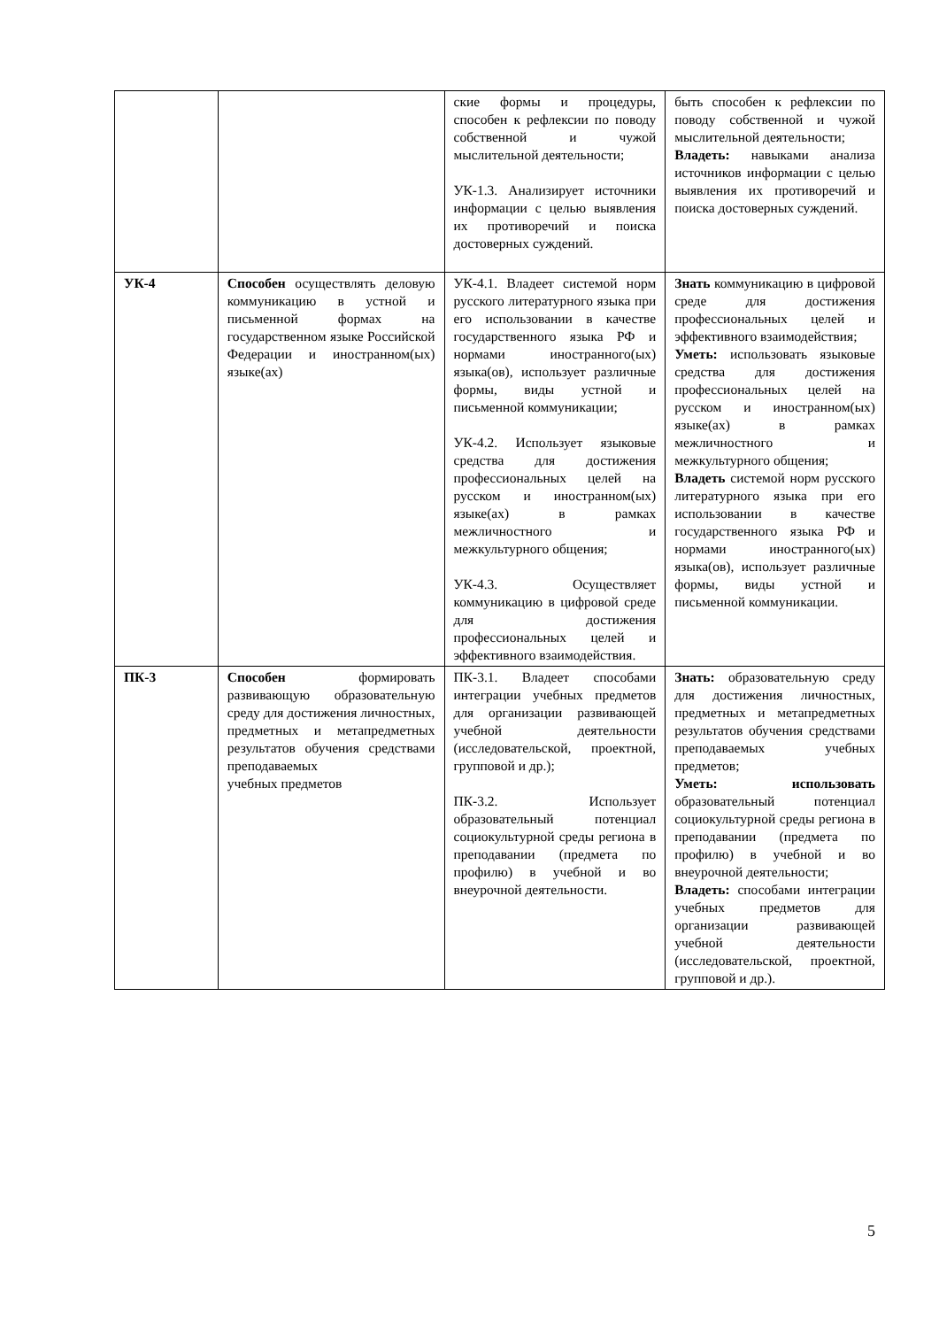| | | ские формы и процедуры, способен к рефлексии по поводу собственной и чужой мыслительной деятельности; УК-1.3. Анализирует источники информации с целью выявления их противоречий и поиска достоверных суждений. | быть способен к рефлексии по поводу собственной и чужой мыслительной деятельности; Владеть: навыками анализа источников информации с целью выявления их противоречий и поиска достоверных суждений. |
| УК-4 | Способен осуществлять деловую коммуникацию в устной и письменной формах на государственном языке Российской Федерации и иностранном(ых) языке(ах) | УК-4.1. Владеет системой норм русского литературного языка при его использовании в качестве государственного языка РФ и нормами иностранного(ых) языка(ов), использует различные формы, виды устной и письменной коммуникации; УК-4.2. Использует языковые средства для достижения профессиональных целей на русском и иностранном(ых) языке(ах) в рамках межличностного и межкультурного общения; УК-4.3. Осуществляет коммуникацию в цифровой среде для достижения профессиональных целей и эффективного взаимодействия. | Знать коммуникацию в цифровой среде для достижения профессиональных целей и эффективного взаимодействия; Уметь: использовать языковые средства для достижения профессиональных целей на русском и иностранном(ых) языке(ах) в рамках межличностного и межкультурного общения; Владеть системой норм русского литературного языка при его использовании в качестве государственного языка РФ и нормами иностранного(ых) языка(ов), использует различные формы, виды устной и письменной коммуникации. |
| ПК-3 | Способен формировать развивающую образовательную среду для достижения личностных, предметных и метапредметных результатов обучения средствами преподаваемых учебных предметов | ПК-3.1. Владеет способами интеграции учебных предметов для организации развивающей учебной деятельности (исследовательской, проектной, групповой и др.); ПК-3.2. Использует образовательный потенциал социокультурной среды региона в преподавании (предмета по профилю) в учебной и во внеурочной деятельности. | Знать: образовательную среду для достижения личностных, предметных и метапредметных результатов обучения средствами преподаваемых учебных предметов; Уметь: использовать образовательный потенциал социокультурной среды региона в преподавании (предмета по профилю) в учебной и во внеурочной деятельности; Владеть: способами интеграции учебных предметов для организации развивающей учебной деятельности (исследовательской, проектной, групповой и др.). |
5